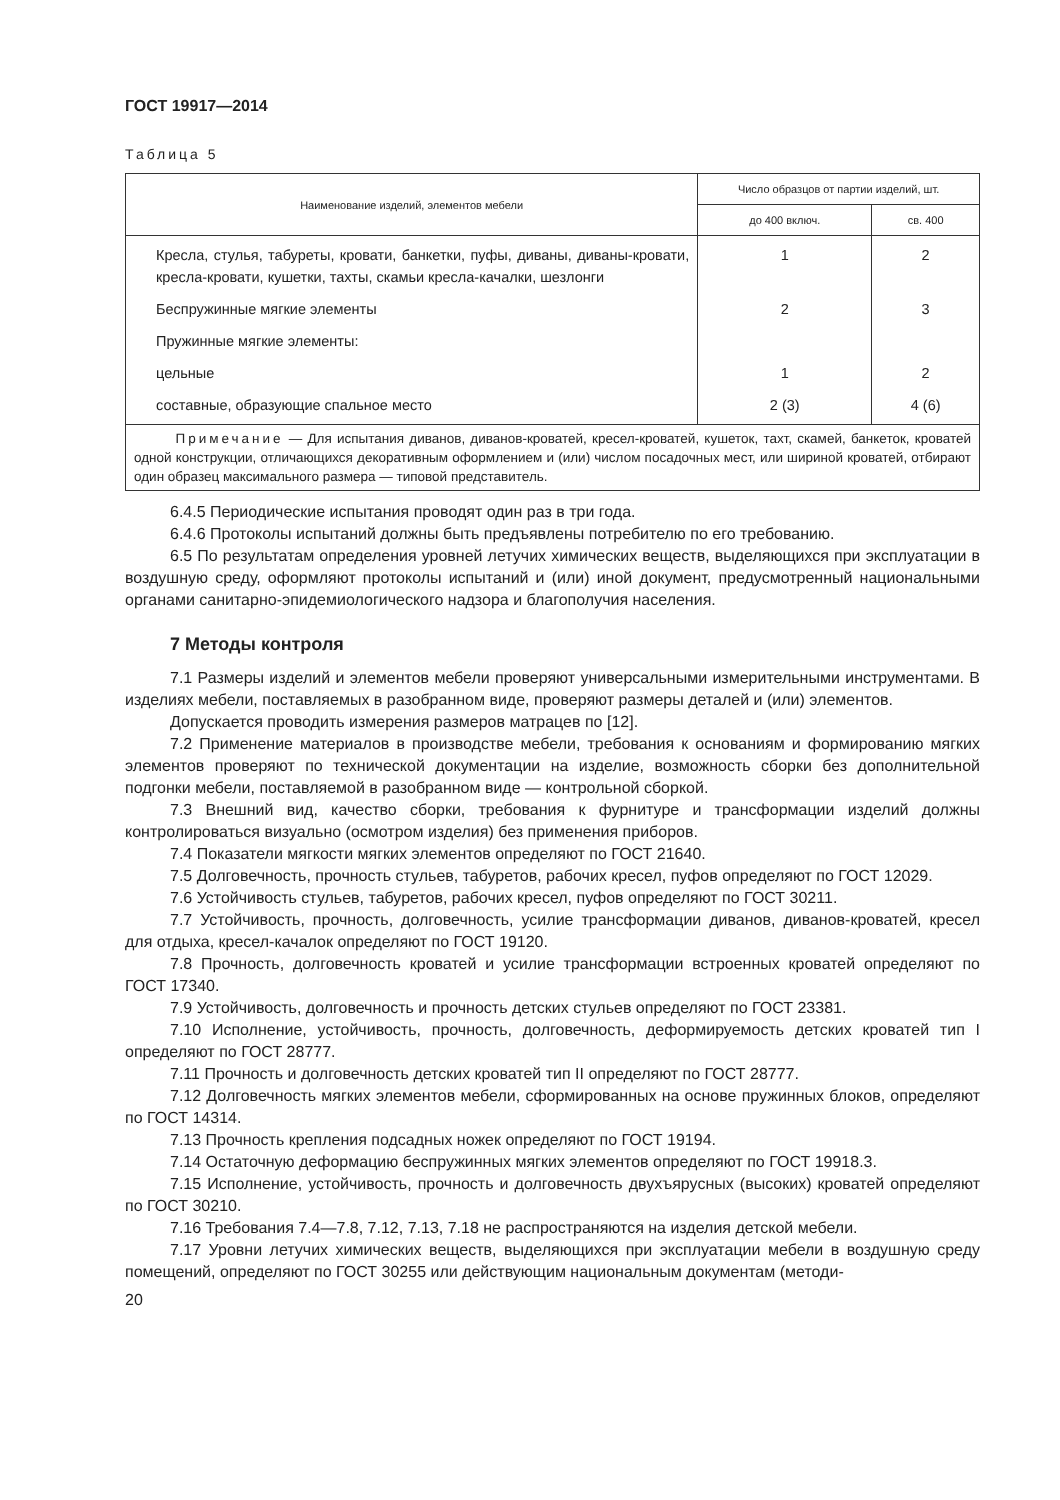ГОСТ 19917—2014
Таблица 5
| Наименование изделий, элементов мебели | Число образцов от партии изделий, шт. | |
| --- | --- | --- |
| | до 400 включ. | св. 400 |
| Кресла, стулья, табуреты, кровати, банкетки, пуфы, диваны, диваны-кровати, кресла-кровати, кушетки, тахты, скамьи кресла-качалки, шезлонги | 1 | 2 |
| Беспружинные мягкие элементы | 2 | 3 |
| Пружинные мягкие элементы: | | |
| цельные | 1 | 2 |
| составные, образующие спальное место | 2 (3) | 4 (6) |
| Примечание — Для испытания диванов, диванов-кроватей, кресел-кроватей, кушеток, тахт, скамей, банкеток, кроватей одной конструкции, отличающихся декоративным оформлением и (или) числом посадочных мест, или шириной кроватей, отбирают один образец максимального размера — типовой представитель. | | |
6.4.5 Периодические испытания проводят один раз в три года.
6.4.6 Протоколы испытаний должны быть предъявлены потребителю по его требованию.
6.5 По результатам определения уровней летучих химических веществ, выделяющихся при эксплуатации в воздушную среду, оформляют протоколы испытаний и (или) иной документ, предусмотренный национальными органами санитарно-эпидемиологического надзора и благополучия населения.
7 Методы контроля
7.1 Размеры изделий и элементов мебели проверяют универсальными измерительными инструментами. В изделиях мебели, поставляемых в разобранном виде, проверяют размеры деталей и (или) элементов.
Допускается проводить измерения размеров матрацев по [12].
7.2 Применение материалов в производстве мебели, требования к основаниям и формированию мягких элементов проверяют по технической документации на изделие, возможность сборки без дополнительной подгонки мебели, поставляемой в разобранном виде — контрольной сборкой.
7.3 Внешний вид, качество сборки, требования к фурнитуре и трансформации изделий должны контролироваться визуально (осмотром изделия) без применения приборов.
7.4 Показатели мягкости мягких элементов определяют по ГОСТ 21640.
7.5 Долговечность, прочность стульев, табуретов, рабочих кресел, пуфов определяют по ГОСТ 12029.
7.6 Устойчивость стульев, табуретов, рабочих кресел, пуфов определяют по ГОСТ 30211.
7.7 Устойчивость, прочность, долговечность, усилие трансформации диванов, диванов-кроватей, кресел для отдыха, кресел-качалок определяют по ГОСТ 19120.
7.8 Прочность, долговечность кроватей и усилие трансформации встроенных кроватей определяют по ГОСТ 17340.
7.9 Устойчивость, долговечность и прочность детских стульев определяют по ГОСТ 23381.
7.10 Исполнение, устойчивость, прочность, долговечность, деформируемость детских кроватей тип I определяют по ГОСТ 28777.
7.11 Прочность и долговечность детских кроватей тип II определяют по ГОСТ 28777.
7.12 Долговечность мягких элементов мебели, сформированных на основе пружинных блоков, определяют по ГОСТ 14314.
7.13 Прочность крепления подсадных ножек определяют по ГОСТ 19194.
7.14 Остаточную деформацию беспружинных мягких элементов определяют по ГОСТ 19918.3.
7.15 Исполнение, устойчивость, прочность и долговечность двухъярусных (высоких) кроватей определяют по ГОСТ 30210.
7.16 Требования 7.4—7.8, 7.12, 7.13, 7.18 не распространяются на изделия детской мебели.
7.17 Уровни летучих химических веществ, выделяющихся при эксплуатации мебели в воздушную среду помещений, определяют по ГОСТ 30255 или действующим национальным документам (методи-
20